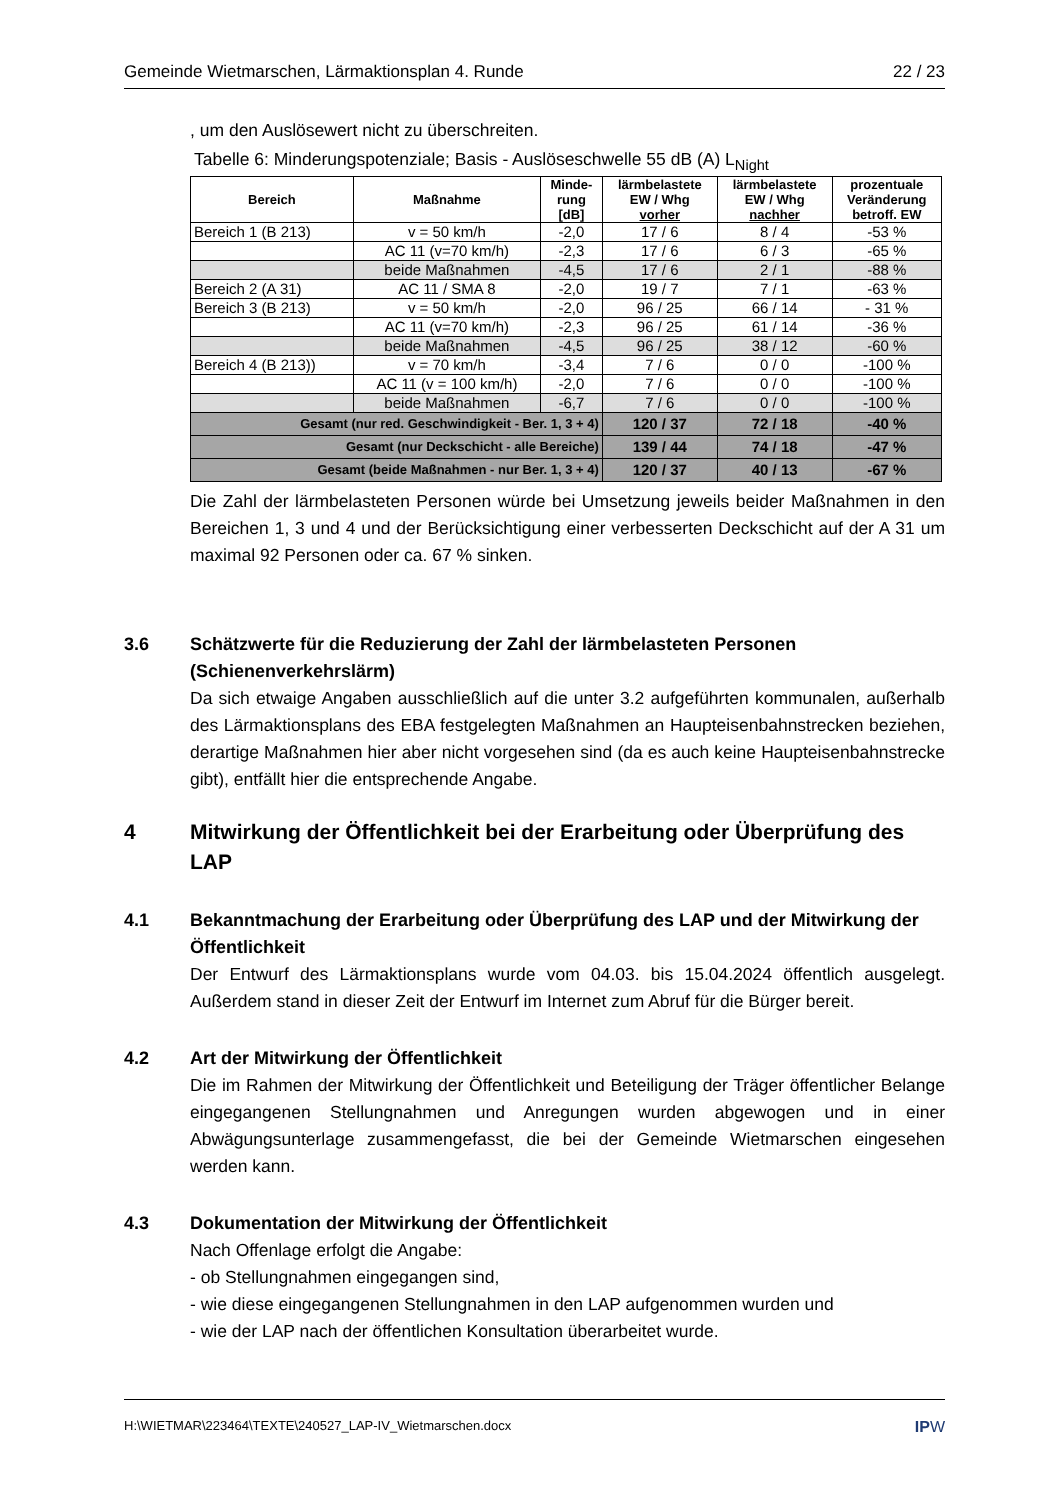Gemeinde Wietmarschen, Lärmaktionsplan 4. Runde 22 / 23
, um den Auslösewert nicht zu überschreiten.
Tabelle 6: Minderungspotenziale; Basis - Auslöseschwelle 55 dB (A) L<sub>Night</sub>
| Bereich | Maßnahme | Minde- rung [dB] | lärmbelastete EW / Whg vorher | lärmbelastete EW / Whg nachher | prozentuale Veränderung betroff. EW |
| --- | --- | --- | --- | --- | --- |
| Bereich 1 (B 213) | v = 50 km/h | -2,0 | 17 / 6 | 8 / 4 | -53 % |
| | AC 11 (v=70 km/h) | -2,3 | 17 / 6 | 6 / 3 | -65 % |
| | beide Maßnahmen | -4,5 | 17 / 6 | 2 / 1 | -88 % |
| Bereich 2 (A 31) | AC 11 / SMA 8 | -2,0 | 19 / 7 | 7 / 1 | -63 % |
| Bereich 3 (B 213) | v = 50 km/h | -2,0 | 96 / 25 | 66 / 14 | - 31 % |
| | AC 11 (v=70 km/h) | -2,3 | 96 / 25 | 61 / 14 | -36 % |
| | beide Maßnahmen | -4,5 | 96 / 25 | 38 / 12 | -60 % |
| Bereich 4 (B 213)) | v = 70 km/h | -3,4 | 7 / 6 | 0 / 0 | -100 % |
| | AC 11 (v = 100 km/h) | -2,0 | 7 / 6 | 0 / 0 | -100 % |
| | beide Maßnahmen | -6,7 | 7 / 6 | 0 / 0 | -100 % |
| Gesamt (nur red. Geschwindigkeit - Ber. 1, 3 + 4) | | | 120 / 37 | 72 / 18 | -40 % |
| Gesamt (nur Deckschicht - alle Bereiche) | | | 139 / 44 | 74 / 18 | -47 % |
| Gesamt (beide Maßnahmen - nur Ber. 1, 3 + 4) | | | 120 / 37 | 40 / 13 | -67 % |
Die Zahl der lärmbelasteten Personen würde bei Umsetzung jeweils beider Maßnahmen in den Bereichen 1, 3 und 4 und der Berücksichtigung einer verbesserten Deckschicht auf der A 31 um maximal 92 Personen oder ca. 67 % sinken.
3.6 Schätzwerte für die Reduzierung der Zahl der lärmbelasteten Personen (Schienenverkehrslärm)
Da sich etwaige Angaben ausschließlich auf die unter 3.2 aufgeführten kommunalen, außerhalb des Lärmaktionsplans des EBA festgelegten Maßnahmen an Haupteisenbahnstrecken beziehen, derartige Maßnahmen hier aber nicht vorgesehen sind (da es auch keine Haupteisenbahnstrecke gibt), entfällt hier die entsprechende Angabe.
4 Mitwirkung der Öffentlichkeit bei der Erarbeitung oder Überprüfung des LAP
4.1 Bekanntmachung der Erarbeitung oder Überprüfung des LAP und der Mitwirkung der Öffentlichkeit
Der Entwurf des Lärmaktionsplans wurde vom 04.03. bis 15.04.2024 öffentlich ausgelegt. Außerdem stand in dieser Zeit der Entwurf im Internet zum Abruf für die Bürger bereit.
4.2 Art der Mitwirkung der Öffentlichkeit
Die im Rahmen der Mitwirkung der Öffentlichkeit und Beteiligung der Träger öffentlicher Belange eingegangenen Stellungnahmen und Anregungen wurden abgewogen und in einer Abwägungsunterlage zusammengefasst, die bei der Gemeinde Wietmarschen eingesehen werden kann.
4.3 Dokumentation der Mitwirkung der Öffentlichkeit
Nach Offenlage erfolgt die Angabe:
- ob Stellungnahmen eingegangen sind,
- wie diese eingegangenen Stellungnahmen in den LAP aufgenommen wurden und
- wie der LAP nach der öffentlichen Konsultation überarbeitet wurde.
H:\WIETMAR\223464\TEXTE\240527_LAP-IV_Wietmarschen.docx IPW